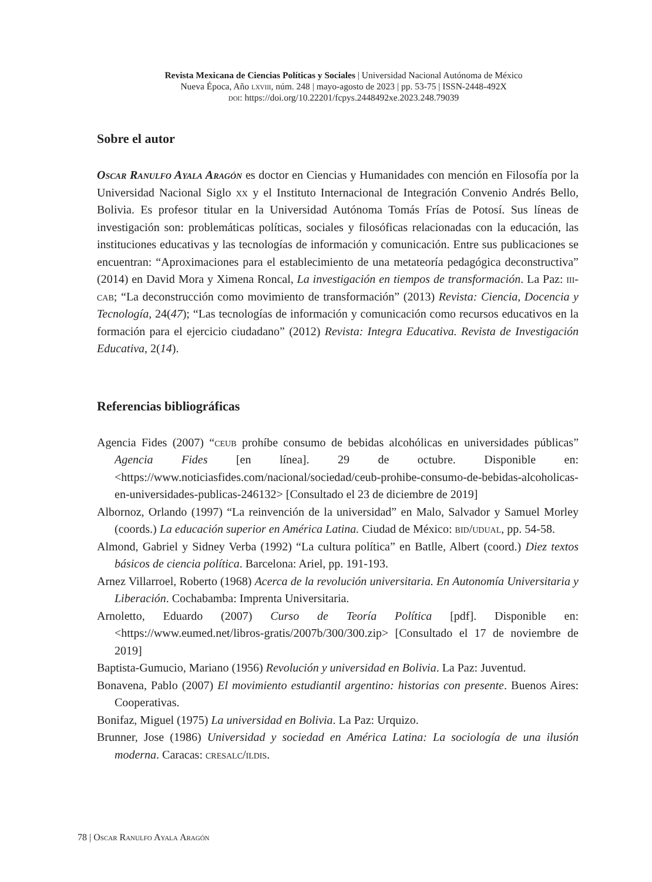Revista Mexicana de Ciencias Políticas y Sociales | Universidad Nacional Autónoma de México
Nueva Época, Año lxviii, núm. 248 | mayo-agosto de 2023 | pp. 53-75 | ISSN-2448-492X
doi: https://doi.org/10.22201/fcpys.2448492xe.2023.248.79039
Sobre el autor
Oscar Ranulfo Ayala Aragón es doctor en Ciencias y Humanidades con mención en Filosofía por la Universidad Nacional Siglo xx y el Instituto Internacional de Integración Convenio Andrés Bello, Bolivia. Es profesor titular en la Universidad Autónoma Tomás Frías de Potosí. Sus líneas de investigación son: problemáticas políticas, sociales y filosóficas relacionadas con la educación, las instituciones educativas y las tecnologías de información y comunicación. Entre sus publicaciones se encuentran: “Aproximaciones para el establecimiento de una metateoría pedagógica deconstructiva” (2014) en David Mora y Ximena Roncal, La investigación en tiempos de transformación. La Paz: iii-cab; “La deconstrucción como movimiento de transformación” (2013) Revista: Ciencia, Docencia y Tecnología, 24(47); “Las tecnologías de información y comunicación como recursos educativos en la formación para el ejercicio ciudadano” (2012) Revista: Integra Educativa. Revista de Investigación Educativa, 2(14).
Referencias bibliográficas
Agencia Fides (2007) “ceub prohíbe consumo de bebidas alcohólicas en universidades públicas” Agencia Fides [en línea]. 29 de octubre. Disponible en: <https://www.noticiasfides.com/nacional/sociedad/ceub-prohibe-consumo-de-bebidas-alcoholicas-en-universidades-publicas-246132> [Consultado el 23 de diciembre de 2019]
Albornoz, Orlando (1997) “La reinvención de la universidad” en Malo, Salvador y Samuel Morley (coords.) La educación superior en América Latina. Ciudad de México: bid/udual, pp. 54-58.
Almond, Gabriel y Sidney Verba (1992) “La cultura política” en Batlle, Albert (coord.) Diez textos básicos de ciencia política. Barcelona: Ariel, pp. 191-193.
Arnez Villarroel, Roberto (1968) Acerca de la revolución universitaria. En Autonomía Universitaria y Liberación. Cochabamba: Imprenta Universitaria.
Arnoletto, Eduardo (2007) Curso de Teoría Política [pdf]. Disponible en: <https://www.eumed.net/libros-gratis/2007b/300/300.zip> [Consultado el 17 de noviembre de 2019]
Baptista-Gumucio, Mariano (1956) Revolución y universidad en Bolivia. La Paz: Juventud.
Bonavena, Pablo (2007) El movimiento estudiantil argentino: historias con presente. Buenos Aires: Cooperativas.
Bonifaz, Miguel (1975) La universidad en Bolivia. La Paz: Urquizo.
Brunner, Jose (1986) Universidad y sociedad en América Latina: La sociología de una ilusión moderna. Caracas: cresalc/ildis.
78 | Oscar Ranulfo Ayala Aragón